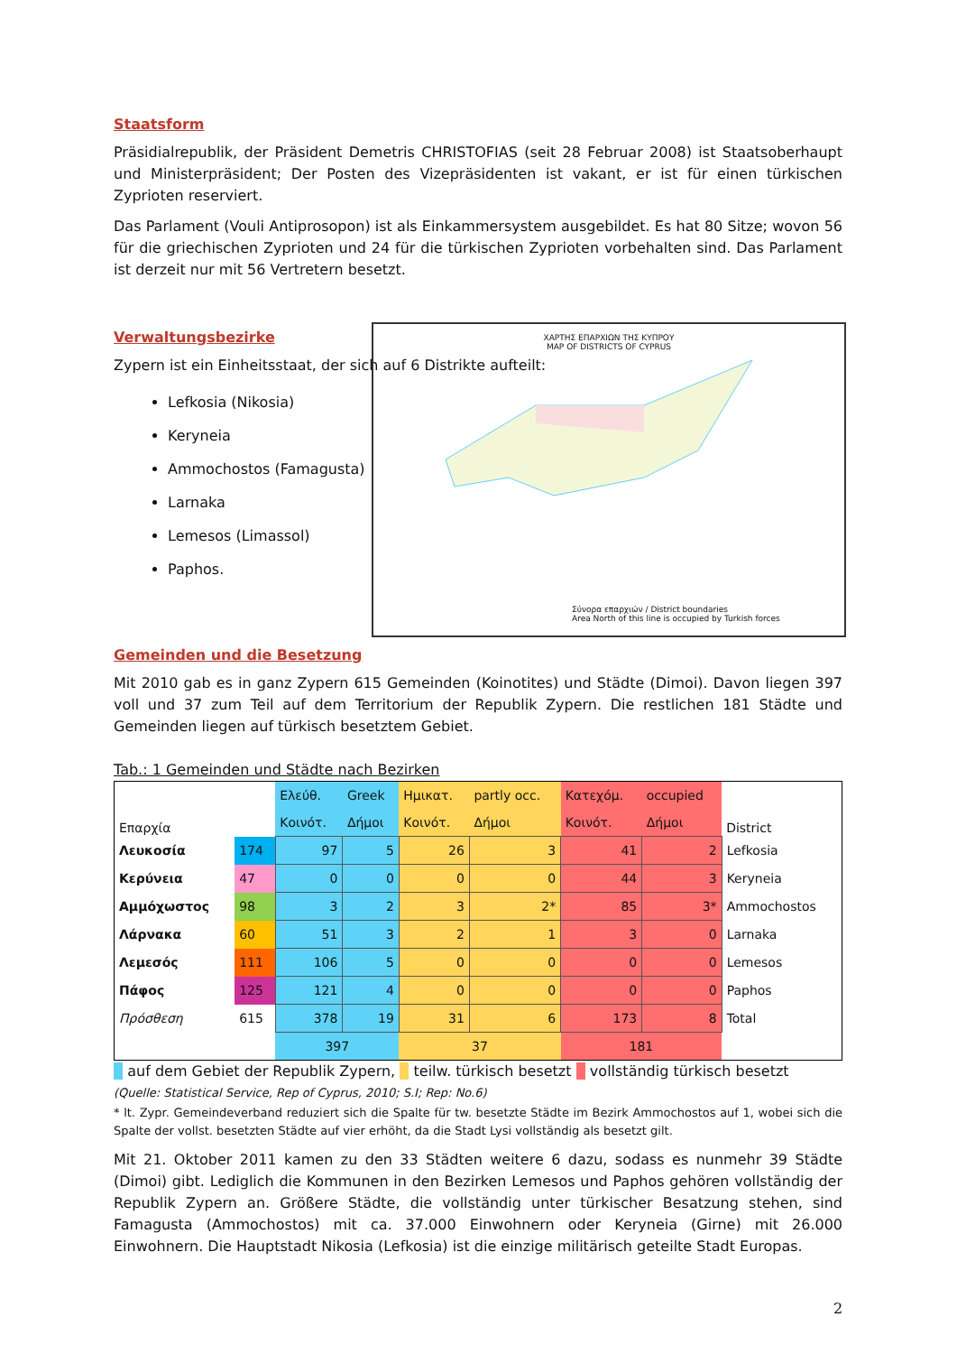Staatsform
Präsidialrepublik, der Präsident Demetris CHRISTOFIAS (seit 28 Februar 2008) ist Staatsoberhaupt und Ministerpräsident; Der Posten des Vizepräsidenten ist vakant, er ist für einen türkischen Zyprioten reserviert.
Das Parlament (Vouli Antiprosopon) ist als Einkammersystem ausgebildet. Es hat 80 Sitze; wovon 56 für die griechischen Zyprioten und 24 für die türkischen Zyprioten vorbehalten sind. Das Parlament ist derzeit nur mit 56 Vertretern besetzt.
Verwaltungsbezirke
Zypern ist ein Einheitsstaat, der sich auf 6 Distrikte aufteilt:
Lefkosia (Nikosia)
Keryneia
Ammochostos (Famagusta)
Larnaka
Lemesos (Limassol)
Paphos.
ΧΑΡΤΗΣ ΕΠΑΡΧΙΩΝ ΤΗΣ ΚΥΠΡΟΥ
MAP OF DISTRICTS OF CYPRUS
Σύνορα επαρχιών / District boundaries
Area North of this line is occupied by Turkish forces
Gemeinden und die Besetzung
Mit 2010 gab es in ganz Zypern 615 Gemeinden (Koinotites) und Städte (Dimoi). Davon liegen 397 voll und 37 zum Teil auf dem Territorium der Republik Zypern. Die restlichen 181 Städte und Gemeinden liegen auf türkisch besetztem Gebiet.
Tab.: 1 Gemeinden und Städte nach Bezirken
| Επαρχία | | Ελεύθ. | Greek | Ημικατ. | partly occ. | Κατεχόμ. | occupied | District |
| --- | --- | --- | --- | --- | --- | --- | --- | --- |
| | | Κοινότ. | Δήμοι | Κοινότ. | Δήμοι | Κοινότ. | Δήμοι | |
| Λευκοσία | 174 | 97 | 5 | 26 | 3 | 41 | 2 | Lefkosia |
| Κερύνεια | 47 | 0 | 0 | 0 | 0 | 44 | 3 | Keryneia |
| Αμμόχωστος | 98 | 3 | 2 | 3 | 2* | 85 | 3* | Ammochostos |
| Λάρνακα | 60 | 51 | 3 | 2 | 1 | 3 | 0 | Larnaka |
| Λεμεσός | 111 | 106 | 5 | 0 | 0 | 0 | 0 | Lemesos |
| Πάφος | 125 | 121 | 4 | 0 | 0 | 0 | 0 | Paphos |
| Πρόσθεση | 615 | 378 | 19 | 31 | 6 | 173 | 8 | Total |
| | | 397 | | 37 | | 181 | | |
auf dem Gebiet der Republik Zypern, teilw. türkisch besetzt vollständig türkisch besetzt
(Quelle: Statistical Service, Rep of Cyprus, 2010; S.I; Rep: No.6)
* lt. Zypr. Gemeindeverband reduziert sich die Spalte für tw. besetzte Städte im Bezirk Ammochostos auf 1, wobei sich die Spalte der vollst. besetzten Städte auf vier erhöht, da die Stadt Lysi vollständig als besetzt gilt.
Mit 21. Oktober 2011 kamen zu den 33 Städten weitere 6 dazu, sodass es nunmehr 39 Städte (Dimoi) gibt. Lediglich die Kommunen in den Bezirken Lemesos und Paphos gehören vollständig der Republik Zypern an. Größere Städte, die vollständig unter türkischer Besatzung stehen, sind Famagusta (Ammochostos) mit ca. 37.000 Einwohnern oder Keryneia (Girne) mit 26.000 Einwohnern. Die Hauptstadt Nikosia (Lefkosia) ist die einzige militärisch geteilte Stadt Europas.
2